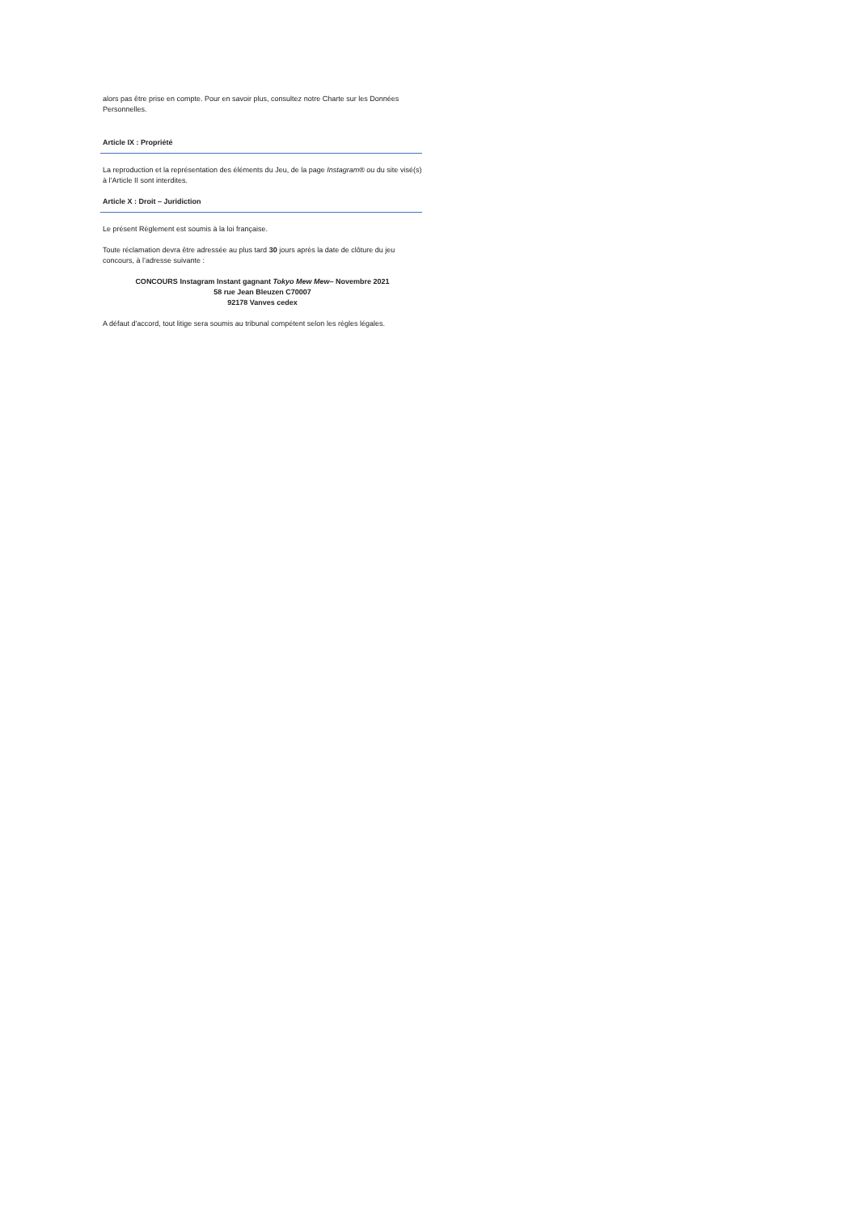alors pas être prise en compte. Pour en savoir plus, consultez notre Charte sur les Données Personnelles.
Article IX : Propriété
La reproduction et la représentation des éléments du Jeu, de la page Instagram® ou du site visé(s) à l’Article II sont interdites.
Article X : Droit – Juridiction
Le présent Règlement est soumis à la loi française.
Toute réclamation devra être adressée au plus tard 30 jours après la date de clôture du jeu concours, à l’adresse suivante :
CONCOURS Instagram Instant gagnant Tokyo Mew Mew– Novembre 2021
58 rue Jean Bleuzen C70007
92178 Vanves cedex
A défaut d'accord, tout litige sera soumis au tribunal compétent selon les règles légales.